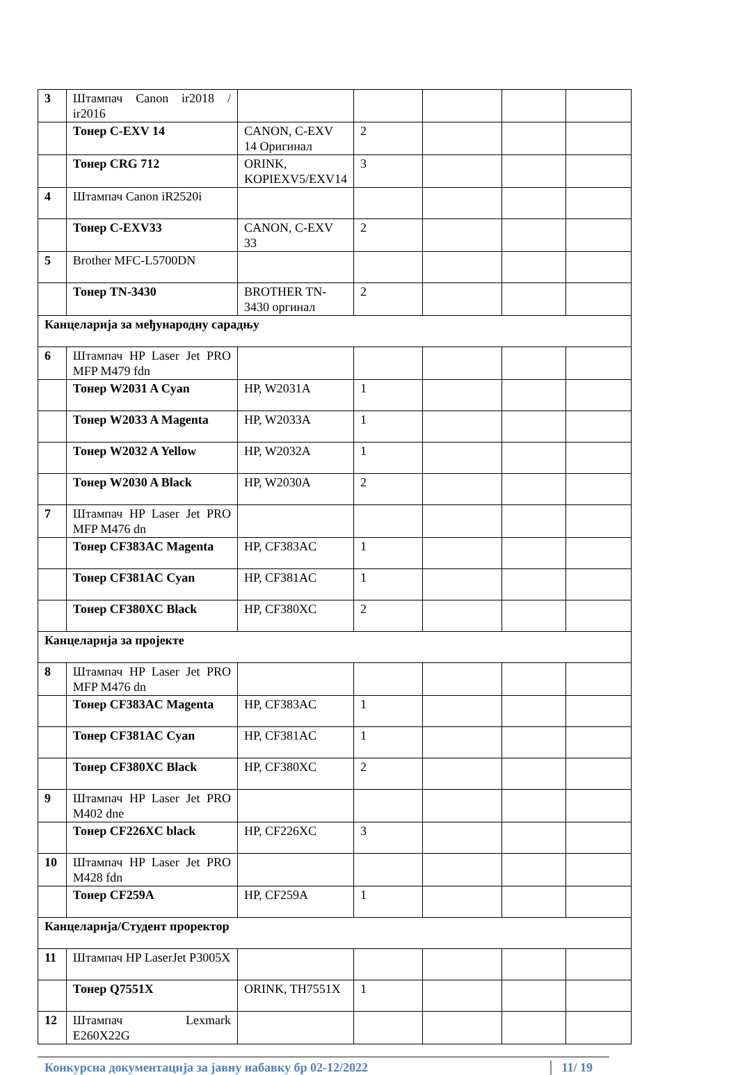| 3 | Штампач Canon ir2018 / ir2016 | | | | | |
| | Тонер C-EXV 14 | CANON, C-EXV 14 Оригинал | 2 | | | |
| | Тонер CRG 712 | ORINK, KOPIEXV5/EXV14 | 3 | | | |
| 4 | Штампач Canon iR2520i | | | | | |
| | Тонер C-EXV33 | CANON, C-EXV 33 | 2 | | | |
| 5 | Brother MFC-L5700DN | | | | | |
| | Тонер TN-3430 | BROTHER TN-3430 оргинал | 2 | | | |
| Канцеларија за међународну сарадњу | | | | | | |
| 6 | Штампач HP Laser Jet PRO MFP M479 fdn | | | | | |
| | Тонер W2031 A Cyan | HP, W2031A | 1 | | | |
| | Тонер W2033 A Magenta | HP, W2033A | 1 | | | |
| | Тонер W2032 A Yellow | HP, W2032A | 1 | | | |
| | Тонер W2030 A Black | HP, W2030A | 2 | | | |
| 7 | Штампач HP Laser Jet PRO MFP M476 dn | | | | | |
| | Тонер CF383AC Magenta | HP, CF383AC | 1 | | | |
| | Тонер CF381AC Cyan | HP, CF381AC | 1 | | | |
| | Тонер CF380XC Black | HP, CF380XC | 2 | | | |
| Канцеларија за пројекте | | | | | | |
| 8 | Штампач HP Laser Jet PRO MFP M476 dn | | | | | |
| | Тонер CF383AC Magenta | HP, CF383AC | 1 | | | |
| | Тонер CF381AC Cyan | HP, CF381AC | 1 | | | |
| | Тонер CF380XC Black | HP, CF380XC | 2 | | | |
| 9 | Штампач HP Laser Jet PRO M402 dne | | | | | |
| | Тонер CF226XC black | HP, CF226XC | 3 | | | |
| 10 | Штампач HP Laser Jet PRO M428 fdn | | | | | |
| | Тонер CF259A | HP, CF259A | 1 | | | |
| Канцеларија/Студент проректор | | | | | | |
| 11 | Штампач HP LaserJet P3005X | | | | | |
| | Тонер Q7551X | ORINK, TH7551X | 1 | | | |
| 12 | Штампач Lexmark E260X22G | | | | | |
Конкурсна документација за јавну набавку бр 02-12/2022 11/ 19